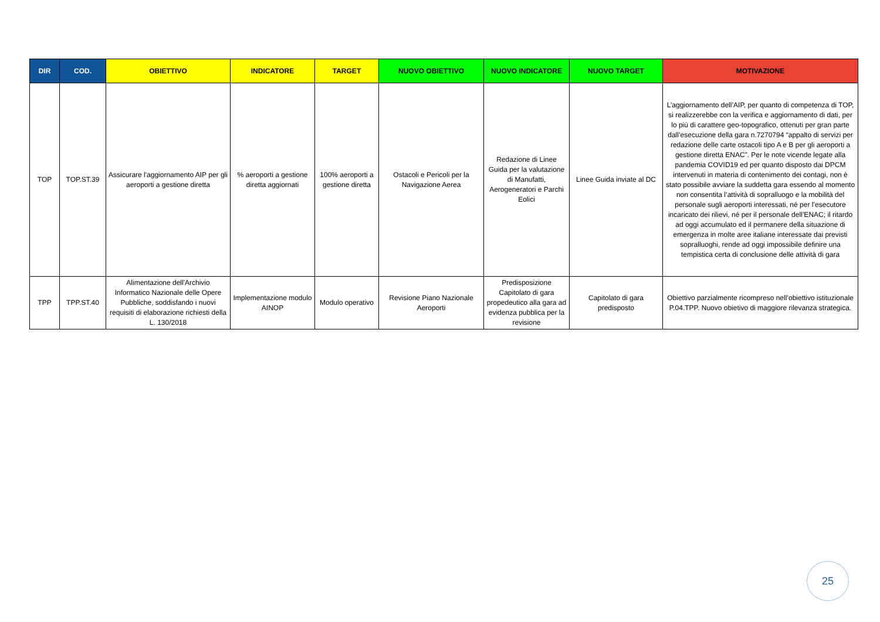| DIR | COD. | OBIETTIVO | INDICATORE | TARGET | NUOVO OBIETTIVO | NUOVO INDICATORE | NUOVO TARGET | MOTIVAZIONE |
| --- | --- | --- | --- | --- | --- | --- | --- | --- |
| TOP | TOP.ST.39 | Assicurare l'aggiornamento AIP per gli aeroporti a gestione diretta | % aeroporti a gestione diretta aggiornati | 100% aeroporti a gestione diretta | Ostacoli e Pericoli per la Navigazione Aerea | Redazione di Linee Guida per la valutazione di Manufatti, Aerogeneratori e Parchi Eolici | Linee Guida inviate al DC | L’aggiornamento dell’AIP, per quanto di competenza di TOP, si realizzerebbe con la verifica e aggiornamento di dati, per lo più di carattere geo-topografico, ottenuti per gran parte dall’esecuzione della gara n.7270794 “appalto di servizi per redazione delle carte ostacoli tipo A e B per gli aeroporti a gestione diretta ENAC”. Per le note vicende legate alla pandemia COVID19 ed per quanto disposto dai DPCM intervenuti in materia di contenimento dei contagi, non è stato possibile avviare la suddetta gara essendo al momento non consentita l’attività di sopralluogo e la mobilità del personale sugli aeroporti interessati, né per l’esecutore incaricato dei rilievi, né per il personale dell’ENAC; il ritardo ad oggi accumulato ed il permanere della situazione di emergenza in molte aree italiane interessate dai previsti sopralluoghi, rende ad oggi impossibile definire una tempistica certa di conclusione delle attività di gara |
| TPP | TPP.ST.40 | Alimentazione dell'Archivio Informatico Nazionale delle Opere Pubbliche, soddisfando i nuovi requisiti di elaborazione richiesti della L. 130/2018 | Implementazione modulo AINOP | Modulo operativo | Revisione Piano Nazionale Aeroporti | Predisposizione Capitolato di gara propedeutico alla gara ad evidenza pubblica per la revisione | Capitolato di gara predisposto | Obiettivo parzialmente ricompreso nell’obiettivo istituzionale P.04.TPP. Nuovo obietivo di maggiore rilevanza strategica. |
25